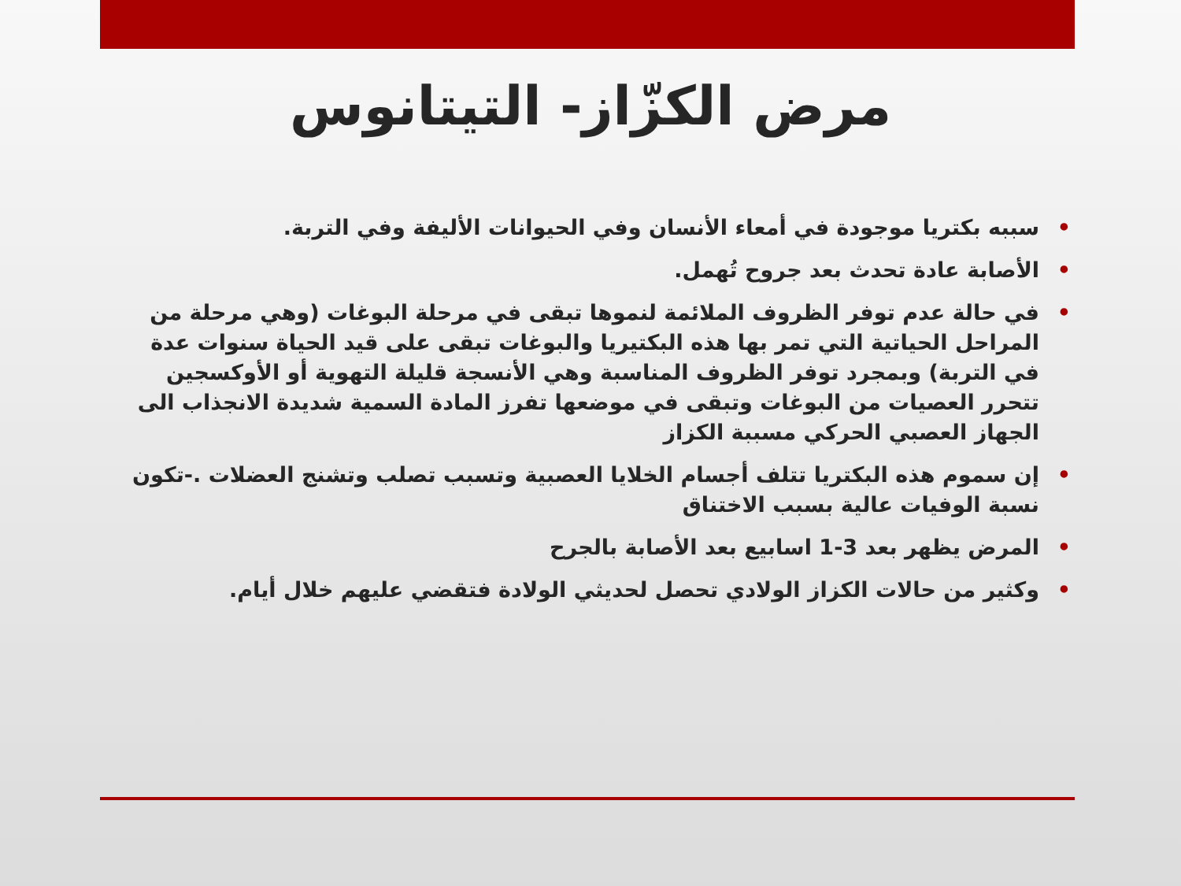مرض الكزّاز- التيتانوس
• سببه بكتريا موجودة في أمعاء الأنسان وفي الحيوانات الأليفة وفي التربة.
• الأصابة عادة تحدث بعد جروح تُهمل.
• في حالة عدم توفر الظروف الملائمة لنموها تبقى في مرحلة البوغات (وهي مرحلة من المراحل الحياتية التي تمر بها هذه البكتيريا والبوغات تبقى على قيد الحياة سنوات عدة في التربة) وبمجرد توفر الظروف المناسبة وهي الأنسجة قليلة التهوية أو الأوكسجين تتحرر العصيات من البوغات وتبقى في موضعها تفرز المادة السمية شديدة الانجذاب الى الجهاز العصبي الحركي مسببة الكزاز
• إن سموم هذه البكتريا تتلف أجسام الخلايا العصبية وتسبب تصلب وتشنج العضلات .-تكون نسبة الوفيات عالية بسبب الاختناق
• المرض يظهر بعد 3-1 اسابيع بعد الأصابة بالجرح
• وكثير من حالات الكزاز الولادي تحصل لحديثي الولادة فتقضي عليهم خلال أيام.